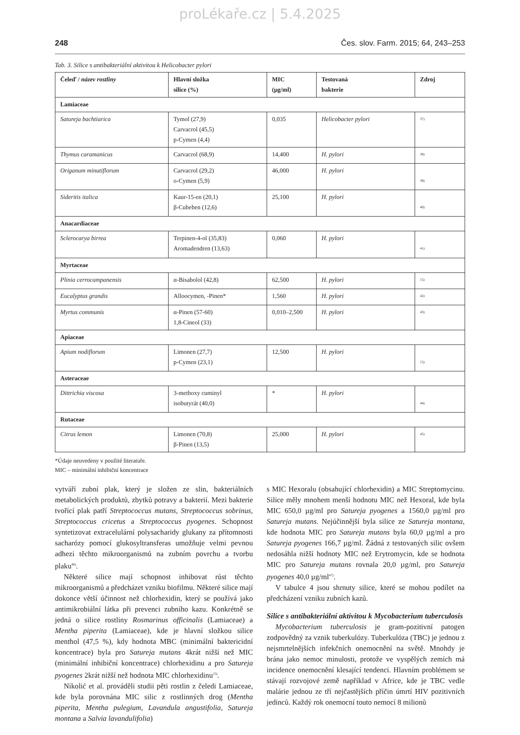proLékaře.cz | 5.4.2025
248 Čes. slov. Farm. 2015; 64, 243–253
Tab. 3. Silice s antibakteriální aktivitou k Helicobacter pylori
| Čeleď / název rostliny | Hlavní složka silice (%) | MIC (µg/ml) | Testovaná bakterie | Zdroj |
| --- | --- | --- | --- | --- |
| Lamiaceae | | | | |
| Satureja bachtiarica | Tymol (27,9) Carvacrol (45,5) p-Cymen (4,4) | 0,035 | Helicobacter pylori | <sup>37)</sup> |
| Thymus caramanicus | Carvacrol (68,9) | 14,400 | H. pylori | <sup>38)</sup> |
| Origanum minutiflorum | Carvacrol (29,2) o-Cymen (5,9) | 46,000 | H. pylori | <sup>39)</sup> |
| Sideritis italica | Kaur-15-en (20,1) β-Cubeben (12,6) | 25,100 | H. pylori | <sup>40)</sup> |
| Anacardiaceae | | | | |
| Sclerocarya birrea | Terpinen-4-ol (35,83) Aromadendren (13,63) | 0,060 | H. pylori | <sup>41)</sup> |
| Myrtaceae | | | | |
| Plinia cerrocampanensis | α-Bisabolol (42,8) | 62,500 | H. pylori | <sup>15)</sup> |
| Eucalyptus grandis | Alloocymen, -Pinen* | 1,560 | H. pylori | <sup>42)</sup> |
| Myrtus communis | α-Pinen (57-60) 1,8-Cineol (33) | 0,010–2,500 | H. pylori | <sup>43)</sup> |
| Apiaceae | | | | |
| Apium nodiflorum | Limonen (27,7) p-Cymen (23,1) | 12,500 | H. pylori | <sup>15)</sup> |
| Asteraceae | | | | |
| Dittrichia viscosa | 3-methoxy cuminyl isobutyrát (40,0) | * | H. pylori | <sup>44)</sup> |
| Rutaceae | | | | |
| Citrus lemon | Limonen (70,8) β-Pinen (13,5) | 25,000 | H. pylori | <sup>45)</sup> |
*Údaje neuvedeny v použité literatuře.
MIC – minimální inhibiční koncentrace
vytváří zubní plak, který je složen ze slin, bakteriálních metabolických produktů, zbytků potravy a bakterií. Mezi bakterie tvořící plak patří Streptococcus mutans, Streptococcus sobrinus, Streptococcus cricetus a Streptococcus pyogenes. Schopnost syntetizovat extracelulární polysacharidy glukany za přítomnosti sacharózy pomocí glukosyltransferas umožňuje velmi pevnou adhezi těchto mikroorganismů na zubním povrchu a tvorbu plaku<sup>46)</sup>.
Některé silice mají schopnost inhibovat růst těchto mikroorganismů a předcházet vzniku biofilmu. Některé silice mají dokonce větší účinnost než chlorhexidin, který se používá jako antimikrobiální látka při prevenci zubního kazu. Konkrétně se jedná o silice rostliny Rosmarinus officinalis (Lamiaceae) a Mentha piperita (Lamiaceae), kde je hlavní složkou silice menthol (47,5 %), kdy hodnota MBC (minimální baktericidní koncentrace) byla pro Satureja mutans 4krát nižší než MIC (minimální inhibiční koncentrace) chlorhexidinu a pro Satureja pyogenes 2krát nižší než hodnota MIC chlorhexidinu<sup>15)</sup>.
Nikolić et al. prováděli studii pěti rostlin z čeledi Lamiaceae, kde byla porovnána MIC silic z rostlinných drog (Mentha piperita, Mentha pulegium, Lavandula angustifolia, Satureja montana a Salvia lavandulifolia)
s MIC Hexoralu (obsahující chlorhexidin) a MIC Streptomycinu. Silice měly mnohem menší hodnotu MIC než Hexoral, kde byla MIC 650,0 µg/ml pro Satureja pyogenes a 1560,0 µg/ml pro Satureja mutans. Nejúčinnější byla silice ze Satureja montana, kde hodnota MIC pro Satureja mutans byla 60,0 µg/ml a pro Satureja pyogenes 166,7 µg/ml. Žádná z testovaných silic ovšem nedosáhla nižší hodnoty MIC než Erytromycin, kde se hodnota MIC pro Satureja mutans rovnala 20,0 µg/ml, pro Satureja pyogenes 40,0 µg/ml<sup>47)</sup>.
V tabulce 4 jsou shrnuty silice, které se mohou podílet na předcházení vzniku zubních kazů.
Silice s antibakteriální aktivitou k Mycobacterium tuberculosis
Mycobacterium tuberculosis je gram-pozitivní patogen zodpovědný za vznik tuberkulózy. Tuberkulóza (TBC) je jednou z nejsmrtelnějších infekčních onemocnění na světě. Mnohdy je brána jako nemoc minulosti, protože ve vyspělých zemích má incidence onemocnění klesající tendenci. Hlavním problémem se stávají rozvojové země například v Africe, kde je TBC vedle malárie jednou ze tří nejčastějších příčin úmrtí HIV pozitivních jedinců. Každý rok onemocní touto nemocí 8 milionů